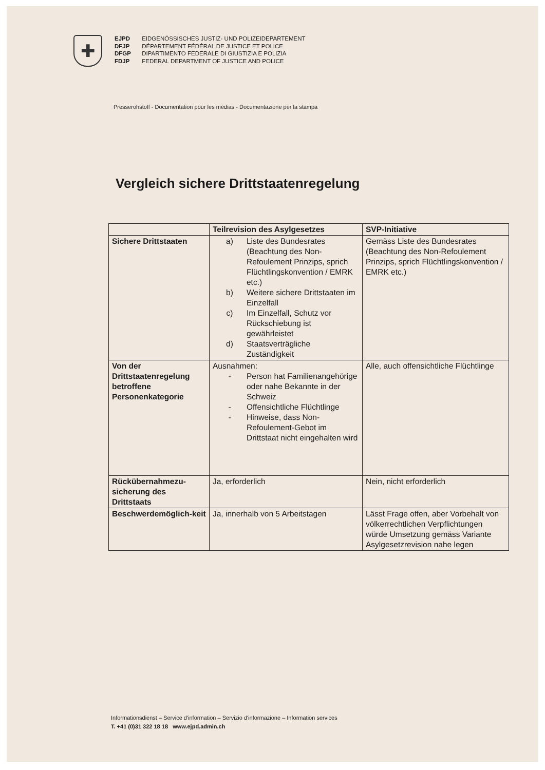✚
EJPD EIDGENÖSSISCHES JUSTIZ- UND POLIZEIDEPARTEMENT
DFJP DÉPARTEMENT FÉDÉRAL DE JUSTICE ET POLICE
DFGP DIPARTIMENTO FEDERALE DI GIUSTIZIA E POLIZIA
FDJP FEDERAL DEPARTMENT OF JUSTICE AND POLICE
Presserohstoff - Documentation pour les médias - Documentazione per la stampa
Vergleich sichere Drittstaatenregelung
| | Teilrevision des Asylgesetzes | SVP-Initiative |
| --- | --- | --- |
| Sichere Drittstaaten | a) Liste des Bundesrates (Beachtung des Non-Refoulement Prinzips, sprich Flüchtlingskonvention / EMRK etc.) b) Weitere sichere Drittstaaten im Einzelfall c) Im Einzelfall, Schutz vor Rückschiebung ist gewährleistet d) Staatsverträgliche Zuständigkeit | Gemäss Liste des Bundesrates (Beachtung des Non-Refoulement Prinzips, sprich Flüchtlingskonvention / EMRK etc.) |
| Von der Drittstaatenregelung betroffene Personenkategorie | Ausnahmen: - Person hat Familienangehörige oder nahe Bekannte in der Schweiz - Offensichtliche Flüchtlinge - Hinweise, dass Non-Refoulement-Gebot im Drittstaat nicht eingehalten wird | Alle, auch offensichtliche Flüchtlinge |
| Rückübernahmezu-sicherung des Drittstaats | Ja, erforderlich | Nein, nicht erforderlich |
| Beschwerdemöglich-keit | Ja, innerhalb von 5 Arbeitstagen | Lässt Frage offen, aber Vorbehalt von völkerrechtlichen Verpflichtungen würde Umsetzung gemäss Variante Asylgesetzrevision nahe legen |
Informationsdienst – Service d'information – Servizio d'informazione – Information services
T. +41 (0)31 322 18 18 www.ejpd.admin.ch